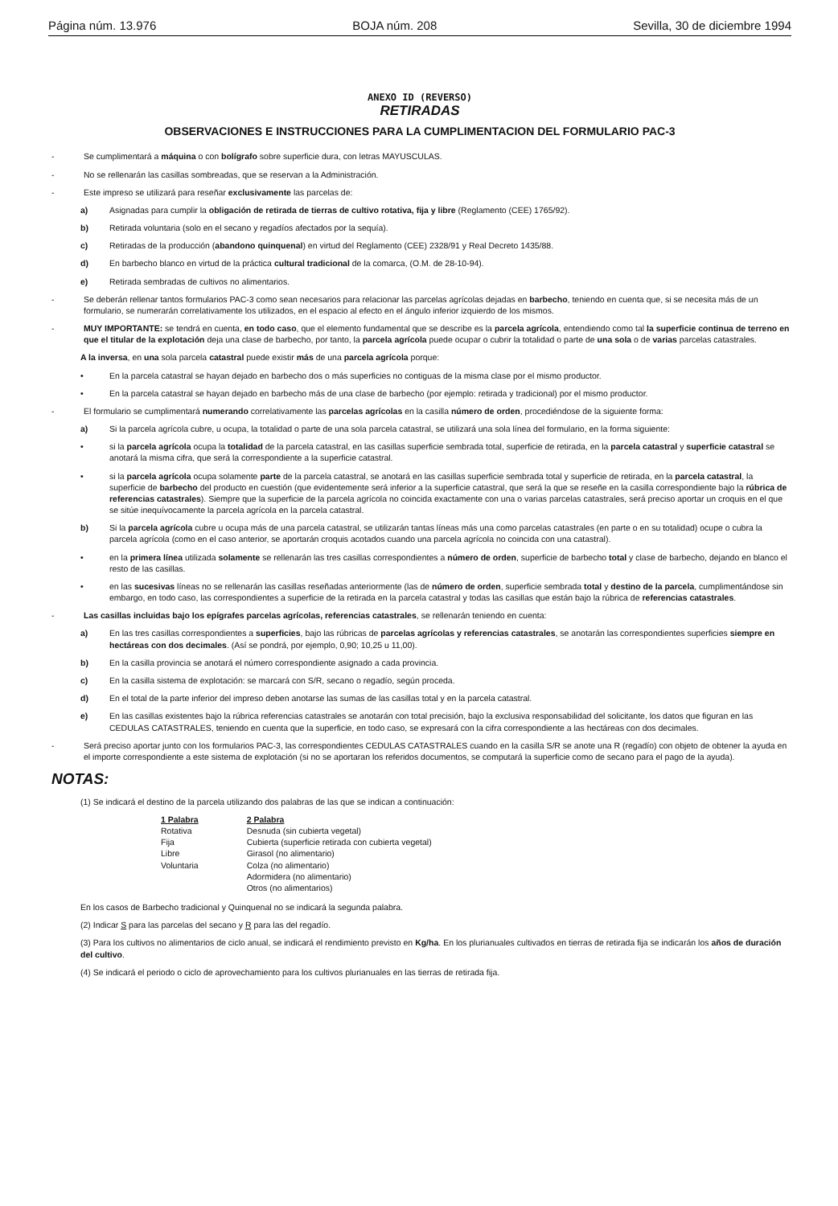Página núm. 13.976 BOJA núm. 208 Sevilla, 30 de diciembre 1994
ANEXO ID (REVERSO)
RETIRADAS
OBSERVACIONES E INSTRUCCIONES PARA LA CUMPLIMENTACION DEL FORMULARIO PAC-3
- Se cumplimentará a máquina o con bolígrafo sobre superficie dura, con letras MAYUSCULAS.
- No se rellenarán las casillas sombreadas, que se reservan a la Administración.
- Este impreso se utilizará para reseñar exclusivamente las parcelas de:
a) Asignadas para cumplir la obligación de retirada de tierras de cultivo rotativa, fija y libre (Reglamento (CEE) 1765/92).
b) Retirada voluntaria (solo en el secano y regadíos afectados por la sequía).
c) Retiradas de la producción (abandono quinquenal) en virtud del Reglamento (CEE) 2328/91 y Real Decreto 1435/88.
d) En barbecho blanco en virtud de la práctica cultural tradicional de la comarca, (O.M. de 28-10-94).
e) Retirada sembradas de cultivos no alimentarios.
- Se deberán rellenar tantos formularios PAC-3 como sean necesarios para relacionar las parcelas agrícolas dejadas en barbecho, teniendo en cuenta que, si se necesita más de un formulario, se numerarán correlativamente los utilizados, en el espacio al efecto en el ángulo inferior izquierdo de los mismos.
- MUY IMPORTANTE: se tendrá en cuenta, en todo caso, que el elemento fundamental que se describe es la parcela agrícola, entendiendo como tal la superficie continua de terreno en que el titular de la explotación deja una clase de barbecho, por tanto, la parcela agrícola puede ocupar o cubrir la totalidad o parte de una sola o de varias parcelas catastrales.
A la inversa, en una sola parcela catastral puede existir más de una parcela agrícola porque:
• En la parcela catastral se hayan dejado en barbecho dos o más superficies no contiguas de la misma clase por el mismo productor.
• En la parcela catastral se hayan dejado en barbecho más de una clase de barbecho (por ejemplo: retirada y tradicional) por el mismo productor.
- El formulario se cumplimentará numerando correlativamente las parcelas agrícolas en la casilla número de orden, procediéndose de la siguiente forma:
a) Si la parcela agrícola cubre, u ocupa, la totalidad o parte de una sola parcela catastral, se utilizará una sola línea del formulario, en la forma siguiente:
• si la parcela agrícola ocupa la totalidad de la parcela catastral, en las casillas superficie sembrada total, superficie de retirada, en la parcela catastral y superficie catastral se anotará la misma cifra, que será la correspondiente a la superficie catastral.
• si la parcela agrícola ocupa solamente parte de la parcela catastral, se anotará en las casillas superficie sembrada total y superficie de retirada, en la parcela catastral, la superficie de barbecho del producto en cuestión (que evidentemente será inferior a la superficie catastral, que será la que se reseñe en la casilla correspondiente bajo la rúbrica de referencias catastrales). Siempre que la superficie de la parcela agrícola no coincida exactamente con una o varias parcelas catastrales, será preciso aportar un croquis en el que se sitúe inequívocamente la parcela agrícola en la parcela catastral.
b) Si la parcela agrícola cubre u ocupa más de una parcela catastral, se utilizarán tantas líneas más una como parcelas catastrales (en parte o en su totalidad) ocupe o cubra la parcela agrícola (como en el caso anterior, se aportarán croquis acotados cuando una parcela agrícola no coincida con una catastral).
• en la primera línea utilizada solamente se rellenarán las tres casillas correspondientes a número de orden, superficie de barbecho total y clase de barbecho, dejando en blanco el resto de las casillas.
• en las sucesivas líneas no se rellenarán las casillas reseñadas anteriormente (las de número de orden, superficie sembrada total y destino de la parcela, cumplimentándose sin embargo, en todo caso, las correspondientes a superficie de la retirada en la parcela catastral y todas las casillas que están bajo la rúbrica de referencias catastrales.
- Las casillas incluidas bajo los epígrafes parcelas agrícolas, referencias catastrales, se rellenarán teniendo en cuenta:
a) En las tres casillas correspondientes a superficies, bajo las rúbricas de parcelas agrícolas y referencias catastrales, se anotarán las correspondientes superficies siempre en hectáreas con dos decimales. (Así se pondrá, por ejemplo, 0,90; 10,25 u 11,00).
b) En la casilla provincia se anotará el número correspondiente asignado a cada provincia.
c) En la casilla sistema de explotación: se marcará con S/R, secano o regadío, según proceda.
d) En el total de la parte inferior del impreso deben anotarse las sumas de las casillas total y en la parcela catastral.
e) En las casillas existentes bajo la rúbrica referencias catastrales se anotarán con total precisión, bajo la exclusiva responsabilidad del solicitante, los datos que figuran en las CEDULAS CATASTRALES, teniendo en cuenta que la superficie, en todo caso, se expresará con la cifra correspondiente a las hectáreas con dos decimales.
- Será preciso aportar junto con los formularios PAC-3, las correspondientes CEDULAS CATASTRALES cuando en la casilla S/R se anote una R (regadío) con objeto de obtener la ayuda en el importe correspondiente a este sistema de explotación (si no se aportaran los referidos documentos, se computará la superficie como de secano para el pago de la ayuda).
NOTAS:
(1) Se indicará el destino de la parcela utilizando dos palabras de las que se indican a continuación:
| 1 Palabra | 2 Palabra |
| --- | --- |
| Rotativa | Desnuda (sin cubierta vegetal) |
| Fija | Cubierta (superficie retirada con cubierta vegetal) |
| Libre | Girasol (no alimentario) |
| Voluntaria | Colza (no alimentario) |
| | Adormidera (no alimentario) |
| | Otros (no alimentarios) |
En los casos de Barbecho tradicional y Quinquenal no se indicará la segunda palabra.
(2) Indicar S para las parcelas del secano y R para las del regadío.
(3) Para los cultivos no alimentarios de ciclo anual, se indicará el rendimiento previsto en Kg/ha. En los plurianuales cultivados en tierras de retirada fija se indicarán los años de duración del cultivo.
(4) Se indicará el periodo o ciclo de aprovechamiento para los cultivos plurianuales en las tierras de retirada fija.